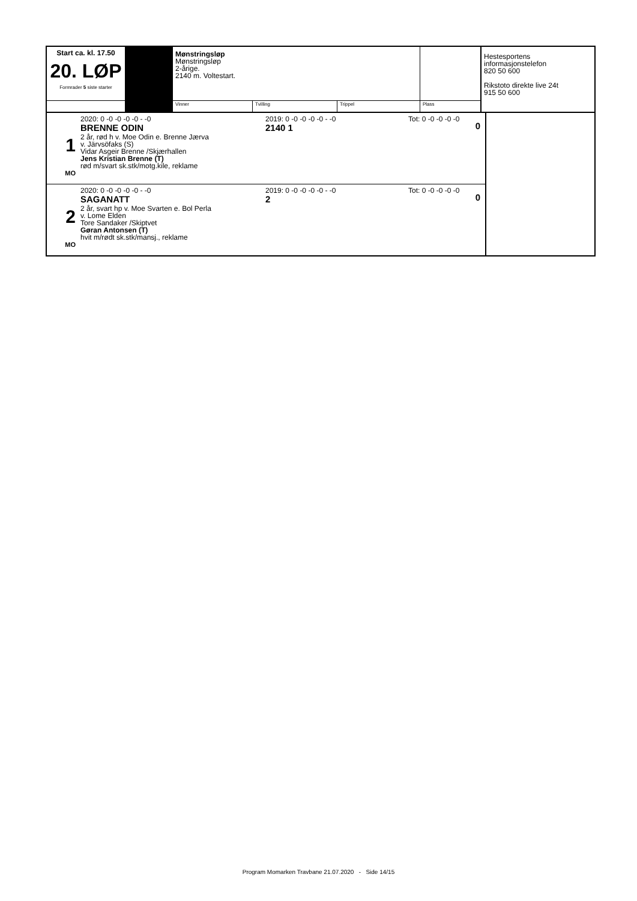| Start ca. kl. 17.50 20. LØP Formrader 5 siste starter | | Mønstringsløp Mønstringsløp 2-årige. 2140 m. Voltestart. | | | | Hestesportens informasjonstelefon 820 50 600 Rikstoto direkte live 24t 915 50 600 |
| | | Vinner | Tvilling | Trippel | Plass | |
| / 1 MO / 2020: 0 -0 -0 -0 -0 - -0 BRENNE ODIN 2 år, rød h v. Moe Odin e. Brenne Jærva v. Järvsöfaks (S) Vidar Asgeir Brenne /Skjærhallen Jens Kristian Brenne (T) rød m/svart sk.stk/motg.kile, reklame / 2019: 0 -0 -0 -0 -0 - -0 2140 1 / Tot: 0 -0 -0 -0 -0 / 0 / | |
| / 2 MO / 2020: 0 -0 -0 -0 -0 - -0 SAGANATT 2 år, svart hp v. Moe Svarten e. Bol Perla v. Lome Elden Tore Sandaker /Skiptvet Gøran Antonsen (T) hvit m/rødt sk.stk/mansj., reklame / 2019: 0 -0 -0 -0 -0 - -0 2 / Tot: 0 -0 -0 -0 -0 / 0 / | |
Program Momarken Travbane 21.07.2020 - Side 14/15